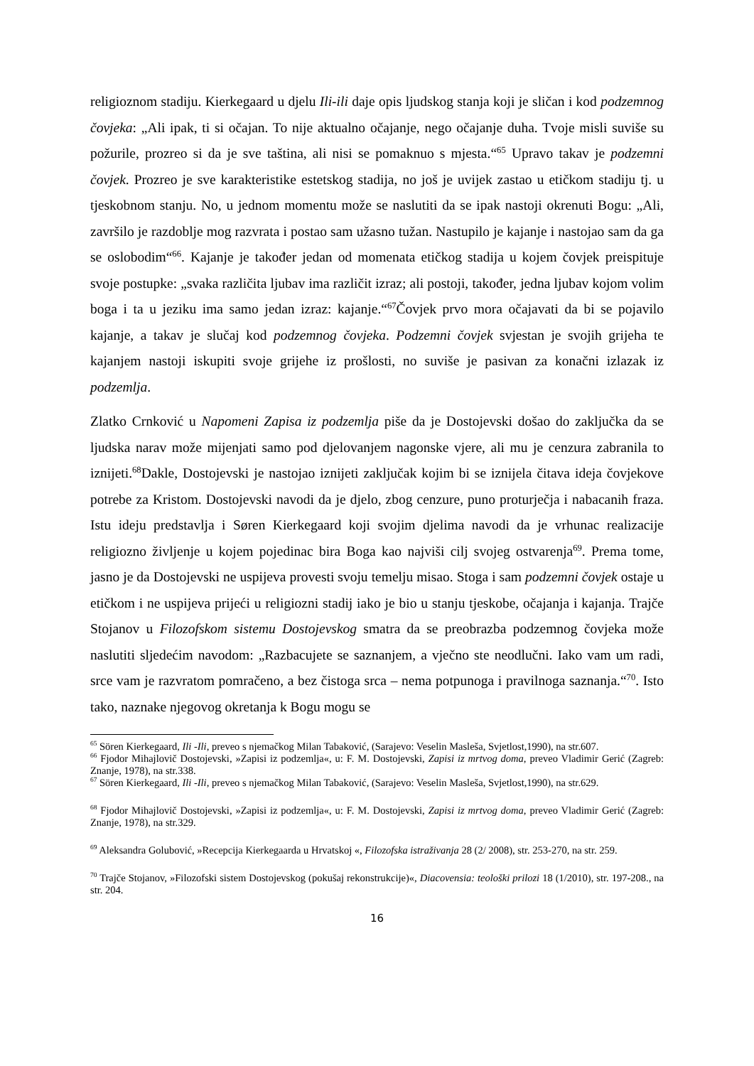religioznom stadiju. Kierkegaard u djelu Ili-ili daje opis ljudskog stanja koji je sličan i kod podzemnog čovjeka: „Ali ipak, ti si očajan. To nije aktualno očajanje, nego očajanje duha. Tvoje misli suviše su požurile, prozreo si da je sve taština, ali nisi se pomaknuo s mjesta.“<sup>65</sup> Upravo takav je podzemni čovjek. Prozreo je sve karakteristike estetskog stadija, no još je uvijek zastao u etičkom stadiju tj. u tjeskobnom stanju. No, u jednom momentu može se naslutiti da se ipak nastoji okrenuti Bogu: „Ali, završilo je razdoblje mog razvrata i postao sam užasno tužan. Nastupilo je kajanje i nastojao sam da ga se oslobodim“<sup>66</sup>. Kajanje je također jedan od momenata etičkog stadija u kojem čovjek preispituje svoje postupke: „svaka različita ljubav ima različit izraz; ali postoji, također, jedna ljubav kojom volim boga i ta u jeziku ima samo jedan izraz: kajanje.“<sup>67</sup>Čovjek prvo mora očajavati da bi se pojavilo kajanje, a takav je slučaj kod podzemnog čovjeka. Podzemni čovjek svjestan je svojih grijeha te kajanjem nastoji iskupiti svoje grijehe iz prošlosti, no suviše je pasivan za konačni izlazak iz podzemlja.
Zlatko Crnković u Napomeni Zapisa iz podzemlja piše da je Dostojevski došao do zaključka da se ljudska narav može mijenjati samo pod djelovanjem nagonske vjere, ali mu je cenzura zabranila to iznijeti.<sup>68</sup>Dakle, Dostojevski je nastojao iznijeti zaključak kojim bi se iznijela čitava ideja čovjekove potrebe za Kristom. Dostojevski navodi da je djelo, zbog cenzure, puno proturječja i nabacanih fraza. Istu ideju predstavlja i Søren Kierkegaard koji svojim djelima navodi da je vrhunac realizacije religiozno življenje u kojem pojedinac bira Boga kao najviši cilj svojeg ostvarenja<sup>69</sup>. Prema tome, jasno je da Dostojevski ne uspijeva provesti svoju temelju misao. Stoga i sam podzemni čovjek ostaje u etičkom i ne uspijeva prijeći u religiozni stadij iako je bio u stanju tjeskobe, očajanja i kajanja. Trajče Stojanov u Filozofskom sistemu Dostojevskog smatra da se preobrazba podzemnog čovjeka može naslutiti sljedećim navodom: „Razbacujete se saznanjem, a vječno ste neodlučni. Iako vam um radi, srce vam je razvratom pomračeno, a bez čistoga srca – nema potpunoga i pravilnoga saznanja.“<sup>70</sup>. Isto tako, naznake njegovog okretanja k Bogu mogu se
<sup>65</sup> Sören Kierkegaard, Ili -Ili, preveo s njemačkog Milan Tabaković, (Sarajevo: Veselin Masleša, Svjetlost,1990), na str.607.
<sup>66</sup> Fjodor Mihajlovič Dostojevski, »Zapisi iz podzemlja«, u: F. M. Dostojevski, Zapisi iz mrtvog doma, preveo Vladimir Gerić (Zagreb: Znanje, 1978), na str.338.
<sup>67</sup> Sören Kierkegaard, Ili -Ili, preveo s njemačkog Milan Tabaković, (Sarajevo: Veselin Masleša, Svjetlost,1990), na str.629.
<sup>68</sup> Fjodor Mihajlovič Dostojevski, »Zapisi iz podzemlja«, u: F. M. Dostojevski, Zapisi iz mrtvog doma, preveo Vladimir Gerić (Zagreb: Znanje, 1978), na str.329.
<sup>69</sup> Aleksandra Golubović, »Recepcija Kierkegaarda u Hrvatskoj «, Filozofska istraživanja 28 (2/ 2008), str. 253-270, na str. 259.
<sup>70</sup> Trajče Stojanov, »Filozofski sistem Dostojevskog (pokušaj rekonstrukcije)«, Diacovensia: teološki prilozi 18 (1/2010), str. 197-208., na str. 204.
16